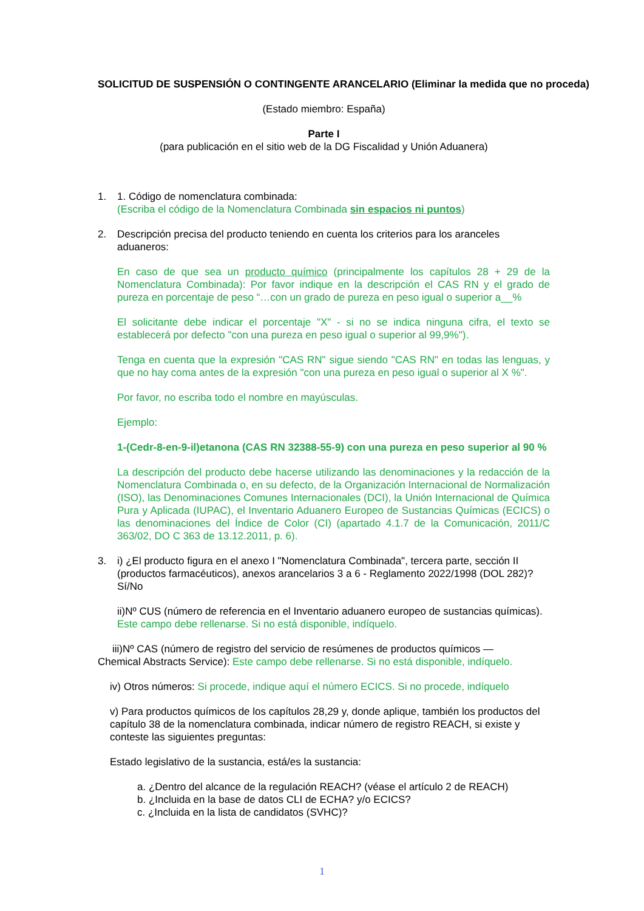SOLICITUD DE SUSPENSIÓN O CONTINGENTE ARANCELARIO (Eliminar la medida que no proceda)
(Estado miembro: España)
Parte I
(para publicación en el sitio web de la DG Fiscalidad y Unión Aduanera)
1. 1. Código de nomenclatura combinada:
(Escriba el código de la Nomenclatura Combinada sin espacios ni puntos)
2. Descripción precisa del producto teniendo en cuenta los criterios para los aranceles aduaneros:
En caso de que sea un producto químico (principalmente los capítulos 28 + 29 de la Nomenclatura Combinada): Por favor indique en la descripción el CAS RN y el grado de pureza en porcentaje de peso “…con un grado de pureza en peso igual o superior a__%
El solicitante debe indicar el porcentaje "X" - si no se indica ninguna cifra, el texto se establecerá por defecto "con una pureza en peso igual o superior al 99,9%").
Tenga en cuenta que la expresión "CAS RN" sigue siendo "CAS RN" en todas las lenguas, y que no hay coma antes de la expresión "con una pureza en peso igual o superior al X %".
Por favor, no escriba todo el nombre en mayúsculas.
Ejemplo:
1-(Cedr-8-en-9-il)etanona (CAS RN 32388-55-9) con una pureza en peso superior al 90 %
La descripción del producto debe hacerse utilizando las denominaciones y la redacción de la Nomenclatura Combinada o, en su defecto, de la Organización Internacional de Normalización (ISO), las Denominaciones Comunes Internacionales (DCI), la Unión Internacional de Química Pura y Aplicada (IUPAC), el Inventario Aduanero Europeo de Sustancias Químicas (ECICS) o las denominaciones del Índice de Color (CI) (apartado 4.1.7 de la Comunicación, 2011/C 363/02, DO C 363 de 13.12.2011, p. 6).
3. i) ¿El producto figura en el anexo I "Nomenclatura Combinada", tercera parte, sección II (productos farmacéuticos), anexos arancelarios 3 a 6 - Reglamento 2022/1998 (DOL 282)? Sí/No
ii)Nº CUS (número de referencia en el Inventario aduanero europeo de sustancias químicas). Este campo debe rellenarse. Si no está disponible, indíquelo.
iii)Nº CAS (número de registro del servicio de resúmenes de productos químicos —
Chemical Abstracts Service): Este campo debe rellenarse. Si no está disponible, indíquelo.
iv) Otros números: Si procede, indique aquí el número ECICS. Si no procede, indíquelo
v) Para productos químicos de los capítulos 28,29 y, donde aplique, también los productos del capítulo 38 de la nomenclatura combinada, indicar número de registro REACH, si existe y conteste las siguientes preguntas:
Estado legislativo de la sustancia, está/es la sustancia:
a. ¿Dentro del alcance de la regulación REACH? (véase el artículo 2 de REACH)
b. ¿Incluida en la base de datos CLI de ECHA? y/o ECICS?
c. ¿Incluida en la lista de candidatos (SVHC)?
1